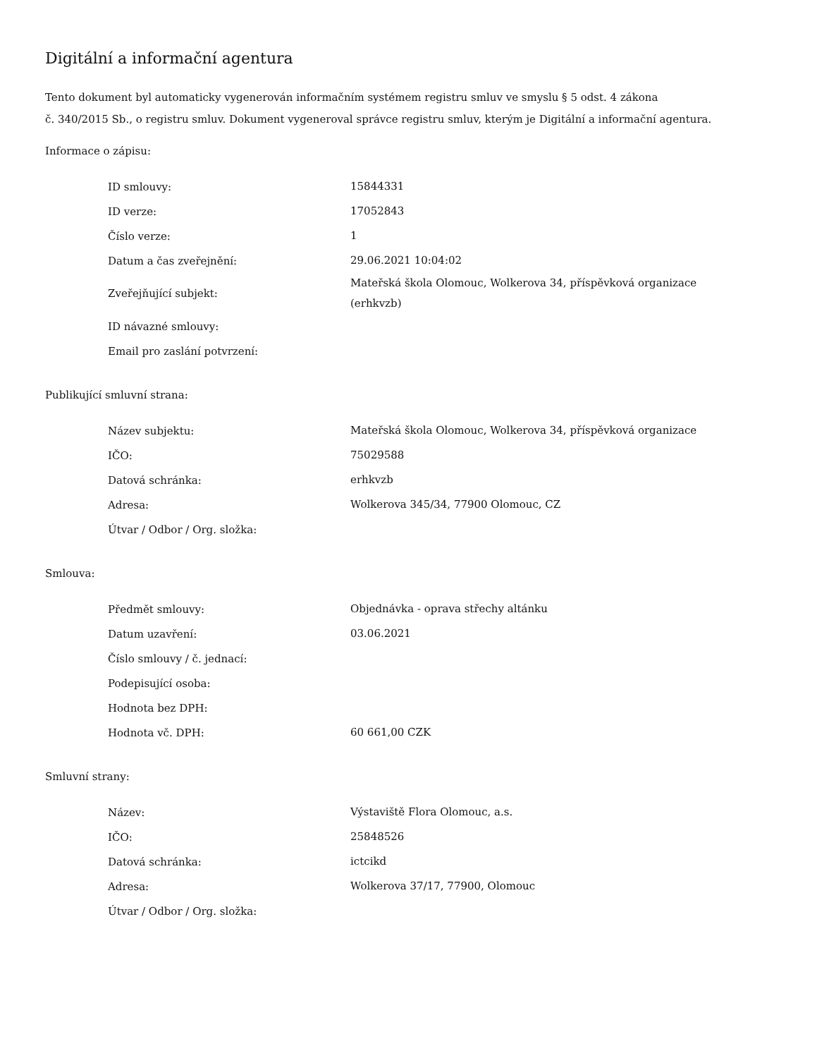Digitální a informační agentura
Tento dokument byl automaticky vygenerován informačním systémem registru smluv ve smyslu § 5 odst. 4 zákona
č. 340/2015 Sb., o registru smluv. Dokument vygeneroval správce registru smluv, kterým je Digitální a informační agentura.
Informace o zápisu:
| ID smlouvy: | 15844331 |
| ID verze: | 17052843 |
| Číslo verze: | 1 |
| Datum a čas zveřejnění: | 29.06.2021 10:04:02 |
| Zveřejňující subjekt: | Mateřská škola Olomouc, Wolkerova 34, příspěvková organizace (erhkvzb) |
| ID návazné smlouvy: | |
| Email pro zaslání potvrzení: | |
Publikující smluvní strana:
| Název subjektu: | Mateřská škola Olomouc, Wolkerova 34, příspěvková organizace |
| IČO: | 75029588 |
| Datová schránka: | erhkvzb |
| Adresa: | Wolkerova 345/34, 77900 Olomouc, CZ |
| Útvar / Odbor / Org. složka: | |
Smlouva:
| Předmět smlouvy: | Objednávka - oprava střechy altánku |
| Datum uzavření: | 03.06.2021 |
| Číslo smlouvy / č. jednací: | |
| Podepisující osoba: | |
| Hodnota bez DPH: | |
| Hodnota vč. DPH: | 60 661,00 CZK |
Smluvní strany:
| Název: | Výstaviště Flora Olomouc, a.s. |
| IČO: | 25848526 |
| Datová schránka: | ictcikd |
| Adresa: | Wolkerova 37/17, 77900, Olomouc |
| Útvar / Odbor / Org. složka: | |